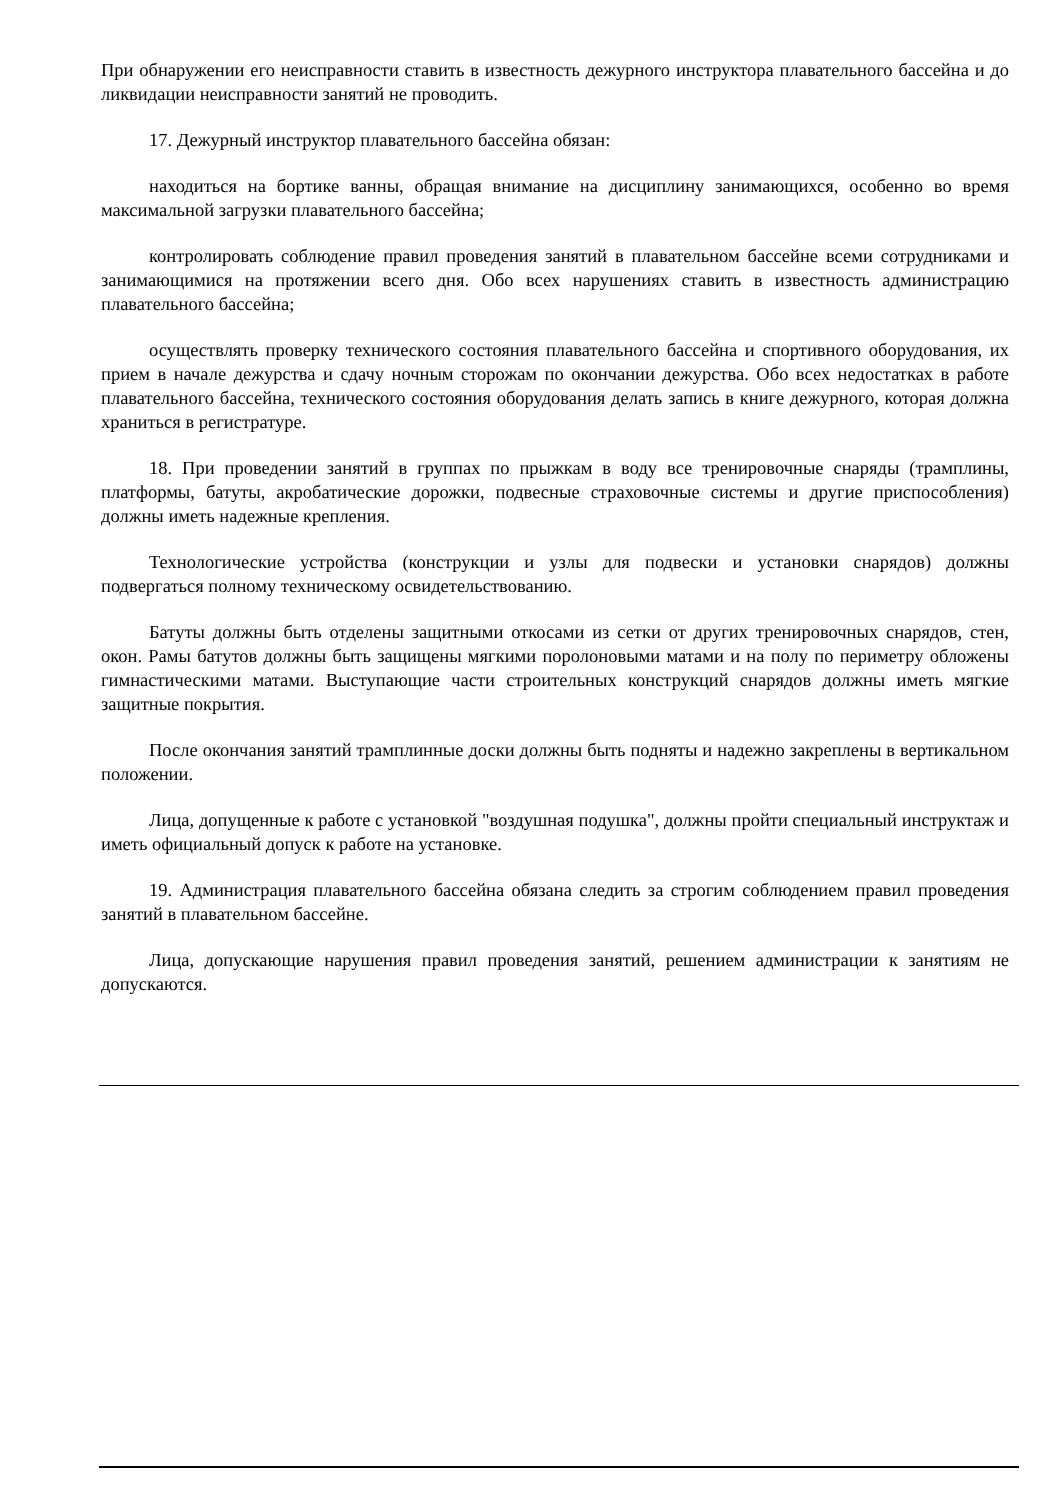При обнаружении его неисправности ставить в известность дежурного инструктора плавательного бассейна и до ликвидации неисправности занятий не проводить.
17. Дежурный инструктор плавательного бассейна обязан:
находиться на бортике ванны, обращая внимание на дисциплину занимающихся, особенно во время максимальной загрузки плавательного бассейна;
контролировать соблюдение правил проведения занятий в плавательном бассейне всеми сотрудниками и занимающимися на протяжении всего дня. Обо всех нарушениях ставить в известность администрацию плавательного бассейна;
осуществлять проверку технического состояния плавательного бассейна и спортивного оборудования, их прием в начале дежурства и сдачу ночным сторожам по окончании дежурства. Обо всех недостатках в работе плавательного бассейна, технического состояния оборудования делать запись в книге дежурного, которая должна храниться в регистратуре.
18. При проведении занятий в группах по прыжкам в воду все тренировочные снаряды (трамплины, платформы, батуты, акробатические дорожки, подвесные страховочные системы и другие приспособления) должны иметь надежные крепления.
Технологические устройства (конструкции и узлы для подвески и установки снарядов) должны подвергаться полному техническому освидетельствованию.
Батуты должны быть отделены защитными откосами из сетки от других тренировочных снарядов, стен, окон. Рамы батутов должны быть защищены мягкими поролоновыми матами и на полу по периметру обложены гимнастическими матами. Выступающие части строительных конструкций снарядов должны иметь мягкие защитные покрытия.
После окончания занятий трамплинные доски должны быть подняты и надежно закреплены в вертикальном положении.
Лица, допущенные к работе с установкой "воздушная подушка", должны пройти специальный инструктаж и иметь официальный допуск к работе на установке.
19. Администрация плавательного бассейна обязана следить за строгим соблюдением правил проведения занятий в плавательном бассейне.
Лица, допускающие нарушения правил проведения занятий, решением администрации к занятиям не допускаются.